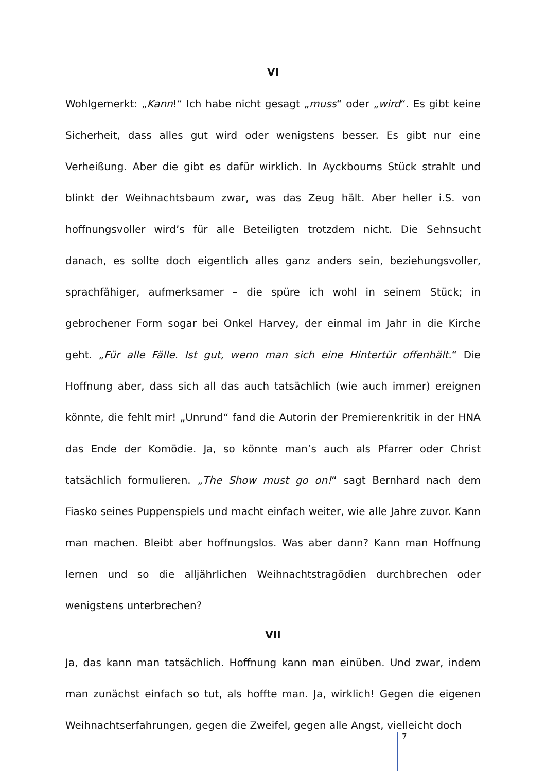VI
Wohlgemerkt: „Kann!“ Ich habe nicht gesagt „muss“ oder „wird“. Es gibt keine Sicherheit, dass alles gut wird oder wenigstens besser. Es gibt nur eine Verheißung. Aber die gibt es dafür wirklich. In Ayckbourns Stück strahlt und blinkt der Weihnachtsbaum zwar, was das Zeug hält. Aber heller i.S. von hoffnungsvoller wird’s für alle Beteiligten trotzdem nicht. Die Sehnsucht danach, es sollte doch eigentlich alles ganz anders sein, beziehungsvoller, sprachfähiger, aufmerksamer – die spüre ich wohl in seinem Stück; in gebrochener Form sogar bei Onkel Harvey, der einmal im Jahr in die Kirche geht. „Für alle Fälle. Ist gut, wenn man sich eine Hintertür offenhält.“ Die Hoffnung aber, dass sich all das auch tatsächlich (wie auch immer) ereignen könnte, die fehlt mir! „Unrund“ fand die Autorin der Premierenkritik in der HNA das Ende der Komödie. Ja, so könnte man’s auch als Pfarrer oder Christ tatsächlich formulieren. „The Show must go on!“ sagt Bernhard nach dem Fiasko seines Puppenspiels und macht einfach weiter, wie alle Jahre zuvor. Kann man machen. Bleibt aber hoffnungslos. Was aber dann? Kann man Hoffnung lernen und so die alljährlichen Weihnachtstragödien durchbrechen oder wenigstens unterbrechen?
VII
Ja, das kann man tatsächlich. Hoffnung kann man einüben. Und zwar, indem man zunächst einfach so tut, als hoffte man. Ja, wirklich! Gegen die eigenen Weihnachtserfahrungen, gegen die Zweifel, gegen alle Angst, vielleicht doch
7